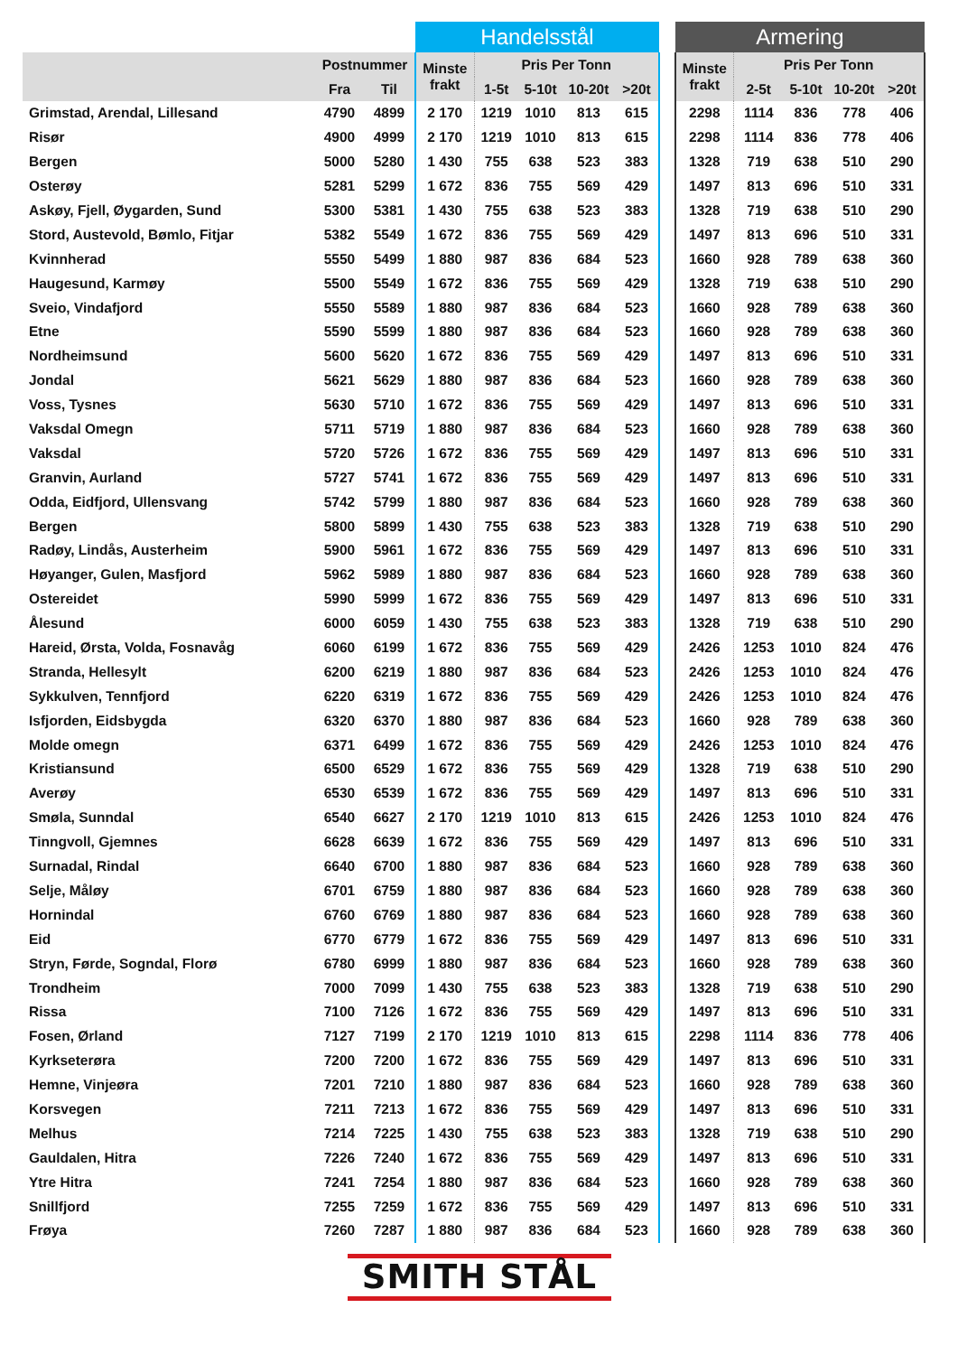| | | | Handelsstål | | | | | | Armering | | | | |
| --- | --- | --- | --- | --- | --- | --- | --- | --- | --- | --- | --- | --- | --- |
| | Postnummer | | Minste frakt | Pris Per Tonn | | | | | Minste frakt | Pris Per Tonn | | | |
| | Fra | Til | | 1-5t | 5-10t | 10-20t | >20t | | | 2-5t | 5-10t | 10-20t | >20t |
| Grimstad, Arendal, Lillesand | 4790 | 4899 | 2 170 | 1219 | 1010 | 813 | 615 | | 2298 | 1114 | 836 | 778 | 406 |
| Risør | 4900 | 4999 | 2 170 | 1219 | 1010 | 813 | 615 | | 2298 | 1114 | 836 | 778 | 406 |
| Bergen | 5000 | 5280 | 1 430 | 755 | 638 | 523 | 383 | | 1328 | 719 | 638 | 510 | 290 |
| Osterøy | 5281 | 5299 | 1 672 | 836 | 755 | 569 | 429 | | 1497 | 813 | 696 | 510 | 331 |
| Askøy, Fjell, Øygarden, Sund | 5300 | 5381 | 1 430 | 755 | 638 | 523 | 383 | | 1328 | 719 | 638 | 510 | 290 |
| Stord, Austevold, Bømlo, Fitjar | 5382 | 5549 | 1 672 | 836 | 755 | 569 | 429 | | 1497 | 813 | 696 | 510 | 331 |
| Kvinnherad | 5550 | 5499 | 1 880 | 987 | 836 | 684 | 523 | | 1660 | 928 | 789 | 638 | 360 |
| Haugesund, Karmøy | 5500 | 5549 | 1 672 | 836 | 755 | 569 | 429 | | 1328 | 719 | 638 | 510 | 290 |
| Sveio, Vindafjord | 5550 | 5589 | 1 880 | 987 | 836 | 684 | 523 | | 1660 | 928 | 789 | 638 | 360 |
| Etne | 5590 | 5599 | 1 880 | 987 | 836 | 684 | 523 | | 1660 | 928 | 789 | 638 | 360 |
| Nordheimsund | 5600 | 5620 | 1 672 | 836 | 755 | 569 | 429 | | 1497 | 813 | 696 | 510 | 331 |
| Jondal | 5621 | 5629 | 1 880 | 987 | 836 | 684 | 523 | | 1660 | 928 | 789 | 638 | 360 |
| Voss, Tysnes | 5630 | 5710 | 1 672 | 836 | 755 | 569 | 429 | | 1497 | 813 | 696 | 510 | 331 |
| Vaksdal Omegn | 5711 | 5719 | 1 880 | 987 | 836 | 684 | 523 | | 1660 | 928 | 789 | 638 | 360 |
| Vaksdal | 5720 | 5726 | 1 672 | 836 | 755 | 569 | 429 | | 1497 | 813 | 696 | 510 | 331 |
| Granvin, Aurland | 5727 | 5741 | 1 672 | 836 | 755 | 569 | 429 | | 1497 | 813 | 696 | 510 | 331 |
| Odda, Eidfjord, Ullensvang | 5742 | 5799 | 1 880 | 987 | 836 | 684 | 523 | | 1660 | 928 | 789 | 638 | 360 |
| Bergen | 5800 | 5899 | 1 430 | 755 | 638 | 523 | 383 | | 1328 | 719 | 638 | 510 | 290 |
| Radøy, Lindås, Austerheim | 5900 | 5961 | 1 672 | 836 | 755 | 569 | 429 | | 1497 | 813 | 696 | 510 | 331 |
| Høyanger, Gulen, Masfjord | 5962 | 5989 | 1 880 | 987 | 836 | 684 | 523 | | 1660 | 928 | 789 | 638 | 360 |
| Ostereidet | 5990 | 5999 | 1 672 | 836 | 755 | 569 | 429 | | 1497 | 813 | 696 | 510 | 331 |
| Ålesund | 6000 | 6059 | 1 430 | 755 | 638 | 523 | 383 | | 1328 | 719 | 638 | 510 | 290 |
| Hareid, Ørsta, Volda, Fosnavåg | 6060 | 6199 | 1 672 | 836 | 755 | 569 | 429 | | 2426 | 1253 | 1010 | 824 | 476 |
| Stranda, Hellesylt | 6200 | 6219 | 1 880 | 987 | 836 | 684 | 523 | | 2426 | 1253 | 1010 | 824 | 476 |
| Sykkulven, Tennfjord | 6220 | 6319 | 1 672 | 836 | 755 | 569 | 429 | | 2426 | 1253 | 1010 | 824 | 476 |
| Isfjorden, Eidsbygda | 6320 | 6370 | 1 880 | 987 | 836 | 684 | 523 | | 1660 | 928 | 789 | 638 | 360 |
| Molde omegn | 6371 | 6499 | 1 672 | 836 | 755 | 569 | 429 | | 2426 | 1253 | 1010 | 824 | 476 |
| Kristiansund | 6500 | 6529 | 1 672 | 836 | 755 | 569 | 429 | | 1328 | 719 | 638 | 510 | 290 |
| Averøy | 6530 | 6539 | 1 672 | 836 | 755 | 569 | 429 | | 1497 | 813 | 696 | 510 | 331 |
| Smøla, Sunndal | 6540 | 6627 | 2 170 | 1219 | 1010 | 813 | 615 | | 2426 | 1253 | 1010 | 824 | 476 |
| Tinngvoll, Gjemnes | 6628 | 6639 | 1 672 | 836 | 755 | 569 | 429 | | 1497 | 813 | 696 | 510 | 331 |
| Surnadal, Rindal | 6640 | 6700 | 1 880 | 987 | 836 | 684 | 523 | | 1660 | 928 | 789 | 638 | 360 |
| Selje, Måløy | 6701 | 6759 | 1 880 | 987 | 836 | 684 | 523 | | 1660 | 928 | 789 | 638 | 360 |
| Hornindal | 6760 | 6769 | 1 880 | 987 | 836 | 684 | 523 | | 1660 | 928 | 789 | 638 | 360 |
| Eid | 6770 | 6779 | 1 672 | 836 | 755 | 569 | 429 | | 1497 | 813 | 696 | 510 | 331 |
| Stryn, Førde, Sogndal, Florø | 6780 | 6999 | 1 880 | 987 | 836 | 684 | 523 | | 1660 | 928 | 789 | 638 | 360 |
| Trondheim | 7000 | 7099 | 1 430 | 755 | 638 | 523 | 383 | | 1328 | 719 | 638 | 510 | 290 |
| Rissa | 7100 | 7126 | 1 672 | 836 | 755 | 569 | 429 | | 1497 | 813 | 696 | 510 | 331 |
| Fosen, Ørland | 7127 | 7199 | 2 170 | 1219 | 1010 | 813 | 615 | | 2298 | 1114 | 836 | 778 | 406 |
| Kyrkseterøra | 7200 | 7200 | 1 672 | 836 | 755 | 569 | 429 | | 1497 | 813 | 696 | 510 | 331 |
| Hemne, Vinjeøra | 7201 | 7210 | 1 880 | 987 | 836 | 684 | 523 | | 1660 | 928 | 789 | 638 | 360 |
| Korsvegen | 7211 | 7213 | 1 672 | 836 | 755 | 569 | 429 | | 1497 | 813 | 696 | 510 | 331 |
| Melhus | 7214 | 7225 | 1 430 | 755 | 638 | 523 | 383 | | 1328 | 719 | 638 | 510 | 290 |
| Gauldalen, Hitra | 7226 | 7240 | 1 672 | 836 | 755 | 569 | 429 | | 1497 | 813 | 696 | 510 | 331 |
| Ytre Hitra | 7241 | 7254 | 1 880 | 987 | 836 | 684 | 523 | | 1660 | 928 | 789 | 638 | 360 |
| Snillfjord | 7255 | 7259 | 1 672 | 836 | 755 | 569 | 429 | | 1497 | 813 | 696 | 510 | 331 |
| Frøya | 7260 | 7287 | 1 880 | 987 | 836 | 684 | 523 | | 1660 | 928 | 789 | 638 | 360 |
SMITH STÅL